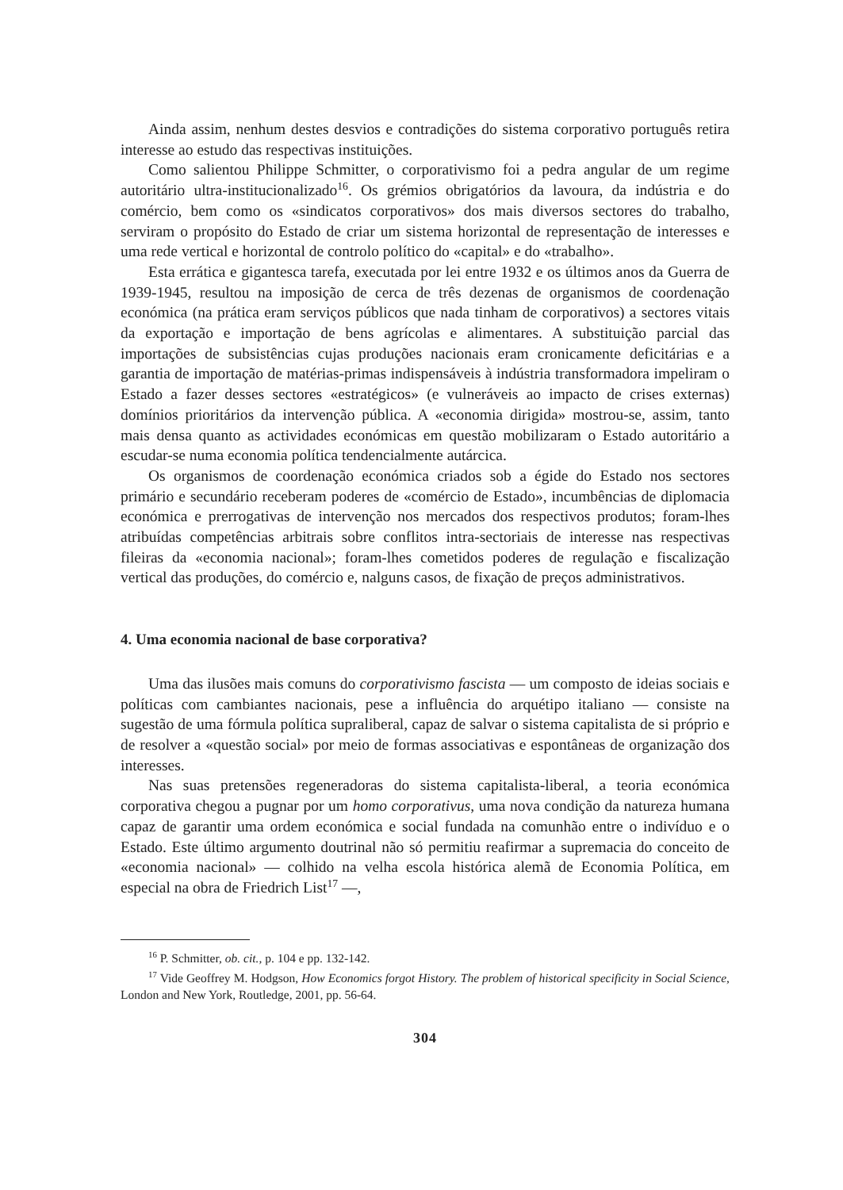Ainda assim, nenhum destes desvios e contradições do sistema corporativo português retira interesse ao estudo das respectivas instituições.
Como salientou Philippe Schmitter, o corporativismo foi a pedra angular de um regime autoritário ultra-institucionalizado<sup>16</sup>. Os grémios obrigatórios da lavoura, da indústria e do comércio, bem como os «sindicatos corporativos» dos mais diversos sectores do trabalho, serviram o propósito do Estado de criar um sistema horizontal de representação de interesses e uma rede vertical e horizontal de controlo político do «capital» e do «trabalho».
Esta errática e gigantesca tarefa, executada por lei entre 1932 e os últimos anos da Guerra de 1939-1945, resultou na imposição de cerca de três dezenas de organismos de coordenação económica (na prática eram serviços públicos que nada tinham de corporativos) a sectores vitais da exportação e importação de bens agrícolas e alimentares. A substituição parcial das importações de subsistências cujas produções nacionais eram cronicamente deficitárias e a garantia de importação de matérias-primas indispensáveis à indústria transformadora impeliram o Estado a fazer desses sectores «estratégicos» (e vulneráveis ao impacto de crises externas) domínios prioritários da intervenção pública. A «economia dirigida» mostrou-se, assim, tanto mais densa quanto as actividades económicas em questão mobilizaram o Estado autoritário a escudar-se numa economia política tendencialmente autárcica.
Os organismos de coordenação económica criados sob a égide do Estado nos sectores primário e secundário receberam poderes de «comércio de Estado», incumbências de diplomacia económica e prerrogativas de intervenção nos mercados dos respectivos produtos; foram-lhes atribuídas competências arbitrais sobre conflitos intra-sectoriais de interesse nas respectivas fileiras da «economia nacional»; foram-lhes cometidos poderes de regulação e fiscalização vertical das produções, do comércio e, nalguns casos, de fixação de preços administrativos.
4. Uma economia nacional de base corporativa?
Uma das ilusões mais comuns do corporativismo fascista — um composto de ideias sociais e políticas com cambiantes nacionais, pese a influência do arquétipo italiano — consiste na sugestão de uma fórmula política supraliberal, capaz de salvar o sistema capitalista de si próprio e de resolver a «questão social» por meio de formas associativas e espontâneas de organização dos interesses.
Nas suas pretensões regeneradoras do sistema capitalista-liberal, a teoria económica corporativa chegou a pugnar por um homo corporativus, uma nova condição da natureza humana capaz de garantir uma ordem económica e social fundada na comunhão entre o indivíduo e o Estado. Este último argumento doutrinal não só permitiu reafirmar a supremacia do conceito de «economia nacional» — colhido na velha escola histórica alemã de Economia Política, em especial na obra de Friedrich List<sup>17</sup> —,
<sup>16</sup> P. Schmitter, ob. cit., p. 104 e pp. 132-142.
<sup>17</sup> Vide Geoffrey M. Hodgson, How Economics forgot History. The problem of historical specificity in Social Science, London and New York, Routledge, 2001, pp. 56-64.
304